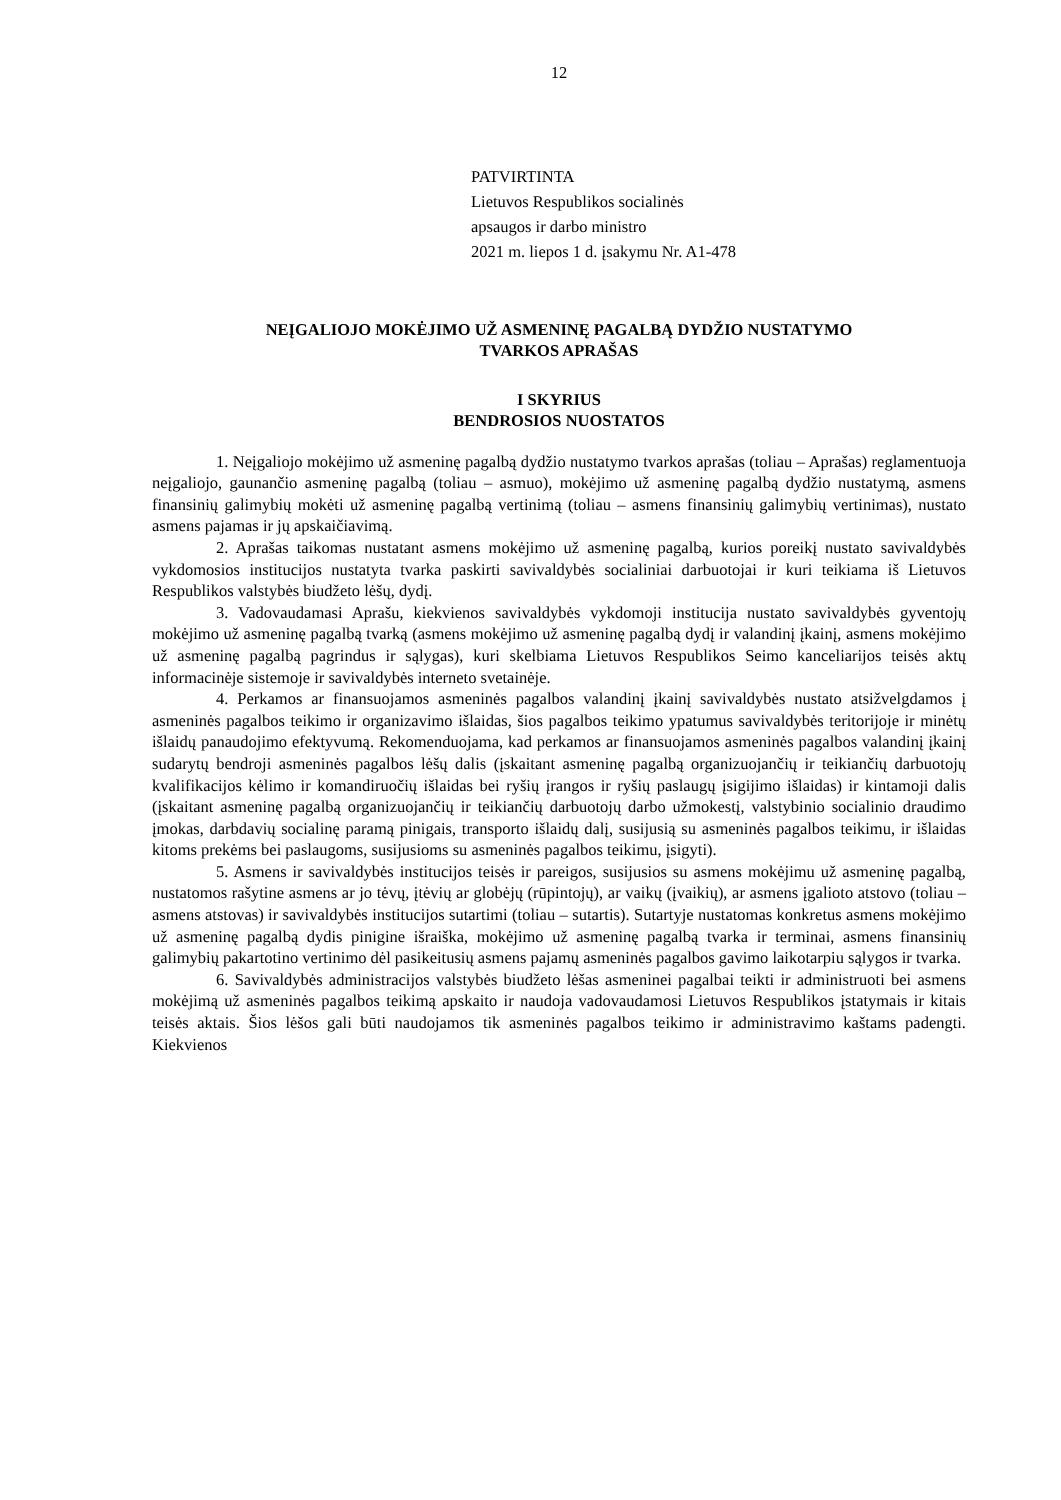12
PATVIRTINTA
Lietuvos Respublikos socialinės
apsaugos ir darbo ministro
2021 m. liepos 1 d. įsakymu Nr. A1-478
NEĮGALIOJO MOKĖJIMO UŽ ASMENINĘ PAGALBĄ DYDŽIO NUSTATYMO
TVARKOS APRAŠAS
I SKYRIUS
BENDROSIOS NUOSTATOS
1. Neįgaliojo mokėjimo už asmeninę pagalbą dydžio nustatymo tvarkos aprašas (toliau – Aprašas) reglamentuoja neįgaliojo, gaunančio asmeninę pagalbą (toliau – asmuo), mokėjimo už asmeninę pagalbą dydžio nustatymą, asmens finansinių galimybių mokėti už asmeninę pagalbą vertinimą (toliau – asmens finansinių galimybių vertinimas), nustato asmens pajamas ir jų apskaičiavimą.
2. Aprašas taikomas nustatant asmens mokėjimo už asmeninę pagalbą, kurios poreikį nustato savivaldybės vykdomosios institucijos nustatyta tvarka paskirti savivaldybės socialiniai darbuotojai ir kuri teikiama iš Lietuvos Respublikos valstybės biudžeto lėšų, dydį.
3. Vadovaudamasi Aprašu, kiekvienos savivaldybės vykdomoji institucija nustato savivaldybės gyventojų mokėjimo už asmeninę pagalbą tvarką (asmens mokėjimo už asmeninę pagalbą dydį ir valandinį įkainį, asmens mokėjimo už asmeninę pagalbą pagrindus ir sąlygas), kuri skelbiama Lietuvos Respublikos Seimo kanceliarijos teisės aktų informacinėje sistemoje ir savivaldybės interneto svetainėje.
4. Perkamos ar finansuojamos asmeninės pagalbos valandinį įkainį savivaldybės nustato atsižvelgdamos į asmeninės pagalbos teikimo ir organizavimo išlaidas, šios pagalbos teikimo ypatumus savivaldybės teritorijoje ir minėtų išlaidų panaudojimo efektyvumą. Rekomenduojama, kad perkamos ar finansuojamos asmeninės pagalbos valandinį įkainį sudarytų bendroji asmeninės pagalbos lėšų dalis (įskaitant asmeninę pagalbą organizuojančių ir teikiančių darbuotojų kvalifikacijos kėlimo ir komandiruočių išlaidas bei ryšių įrangos ir ryšių paslaugų įsigijimo išlaidas) ir kintamoji dalis (įskaitant asmeninę pagalbą organizuojančių ir teikiančių darbuotojų darbo užmokestį, valstybinio socialinio draudimo įmokas, darbdavių socialinę paramą pinigais, transporto išlaidų dalį, susijusią su asmeninės pagalbos teikimu, ir išlaidas kitoms prekėms bei paslaugoms, susijusioms su asmeninės pagalbos teikimu, įsigyti).
5. Asmens ir savivaldybės institucijos teisės ir pareigos, susijusios su asmens mokėjimu už asmeninę pagalbą, nustatomos rašytine asmens ar jo tėvų, įtėvių ar globėjų (rūpintojų), ar vaikų (įvaikių), ar asmens įgalioto atstovo (toliau – asmens atstovas) ir savivaldybės institucijos sutartimi (toliau – sutartis). Sutartyje nustatomas konkretus asmens mokėjimo už asmeninę pagalbą dydis pinigine išraiška, mokėjimo už asmeninę pagalbą tvarka ir terminai, asmens finansinių galimybių pakartotino vertinimo dėl pasikeitusių asmens pajamų asmeninės pagalbos gavimo laikotarpiu sąlygos ir tvarka.
6. Savivaldybės administracijos valstybės biudžeto lėšas asmeninei pagalbai teikti ir administruoti bei asmens mokėjimą už asmeninės pagalbos teikimą apskaito ir naudoja vadovaudamosi Lietuvos Respublikos įstatymais ir kitais teisės aktais. Šios lėšos gali būti naudojamos tik asmeninės pagalbos teikimo ir administravimo kaštams padengti. Kiekvienos